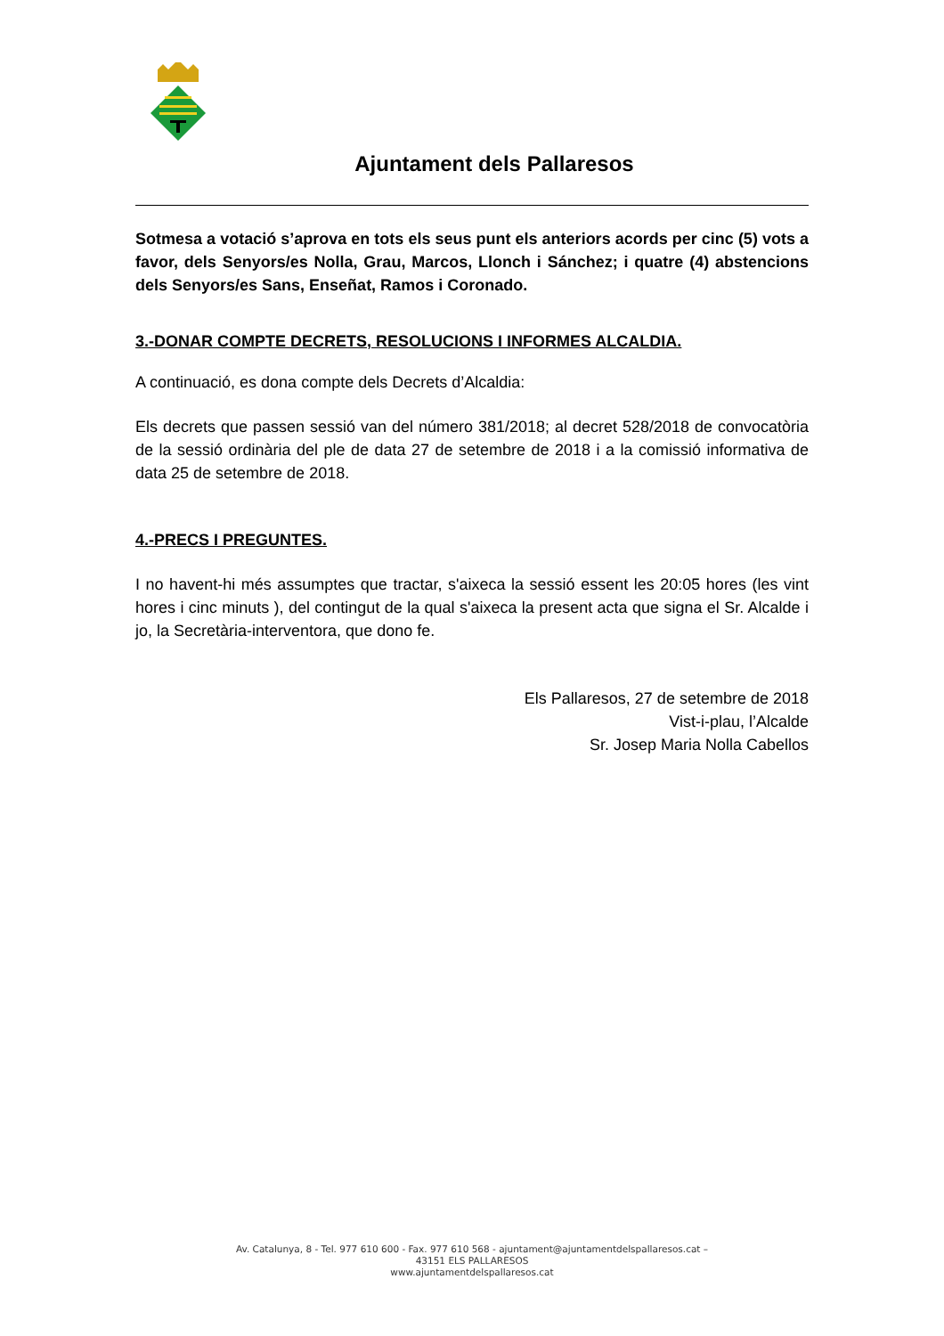Ajuntament dels Pallaresos
Sotmesa a votació s’aprova en tots els seus punt els anteriors acords per cinc (5) vots a favor, dels Senyors/es Nolla, Grau, Marcos, Llonch i Sánchez; i quatre (4) abstencions dels Senyors/es Sans, Enseñat, Ramos i Coronado.
3.-DONAR COMPTE DECRETS, RESOLUCIONS I INFORMES ALCALDIA.
A continuació, es dona compte dels Decrets d’Alcaldia:
Els decrets que passen sessió van del número 381/2018; al decret 528/2018 de convocatòria de la sessió ordinària del ple de data 27 de setembre de 2018 i a la comissió informativa de data 25 de setembre de 2018.
4.-PRECS I PREGUNTES.
I no havent-hi més assumptes que tractar, s'aixeca la sessió essent les 20:05 hores (les vint hores i cinc minuts ), del contingut de la qual s'aixeca la present acta que signa el Sr. Alcalde i jo, la Secretària-interventora, que dono fe.
Els Pallaresos, 27 de setembre de 2018
Vist-i-plau, l’Alcalde
Sr. Josep Maria Nolla Cabellos
Av. Catalunya, 8 - Tel. 977 610 600 - Fax. 977 610 568 - ajuntament@ajuntamentdelspallaresos.cat –
43151 ELS PALLARESOS
www.ajuntamentdelspallaresos.cat